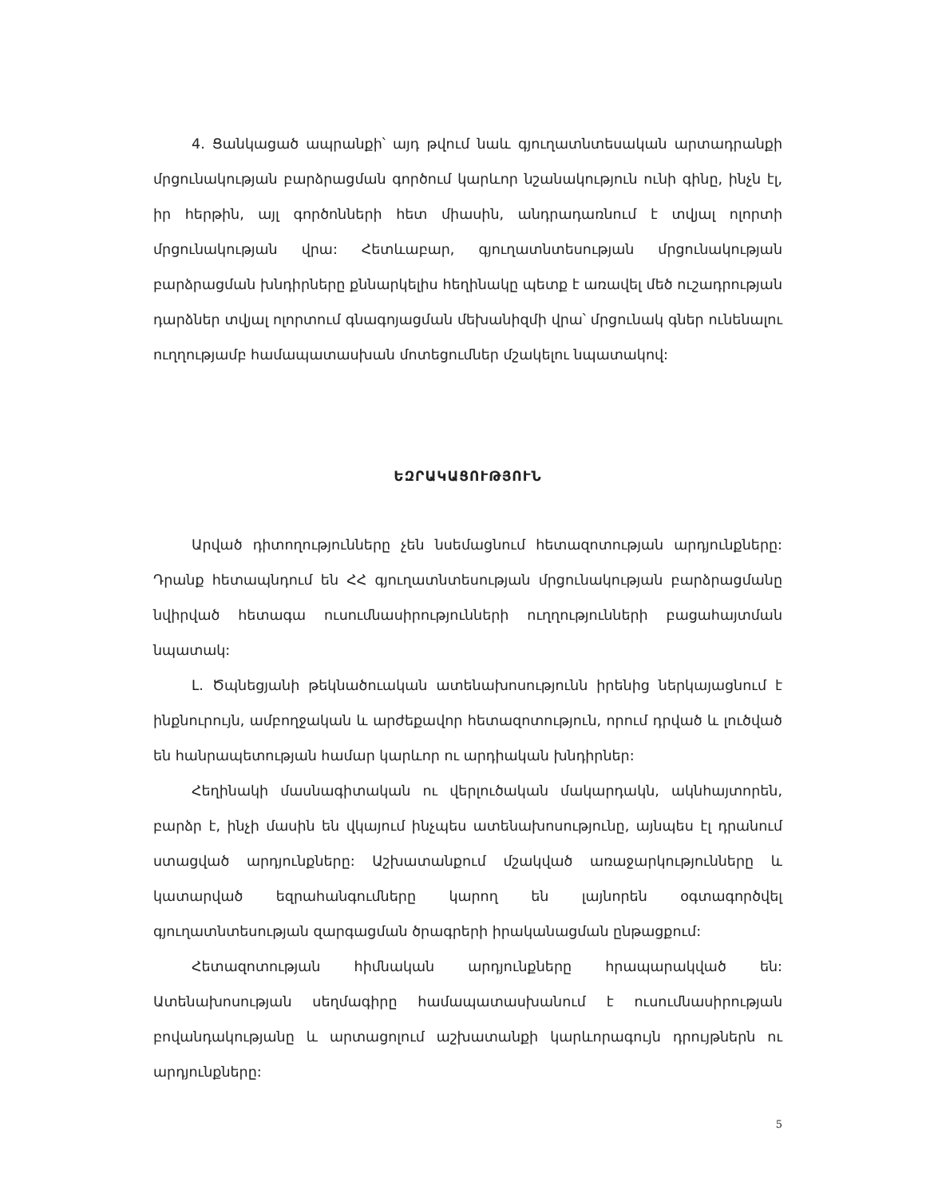4. Ցանկացած ապրանքի՝ այդ թվում նաև գյուղատնտեսական արտադրանքի մրցունակության բարձրացման գործում կարևոր նշանակություն ունի գինը, ինչն էլ, իր հերթին, այլ գործոնների հետ միասին, անդրադառնում է տվյալ ոլորտի մրցունակության վրա: Հետևաբար, գյուղատնտեսության մրցունակության բարձրացման խնդիրները քննարկելիս հեղինակը պետք է առավել մեծ ուշադրության դարձներ տվյալ ոլորտում գնագոյացման մեխանիզմի վրա՝ մրցունակ գներ ունենալու ուղղությամբ համապատասխան մոտեցումներ մշակելու նպատակով:
ԵԶՐԱԿԱՑՈՒԹՅՈՒՆ
Արված դիտողությունները չեն նսեմացնում հետազոտության արդյունքները: Դրանք հետապնդում են ՀՀ գյուղատնտեսության մրցունակության բարձրացմանը նվիրված հետագա ուսումնասիրությունների ուղղությունների բացահայտման նպատակ:
Լ. Ծպնեցյանի թեկնածուական ատենախոսությունն իրենից ներկայացնում է ինքնուրույն, ամբողջական և արժեքավոր հետազոտություն, որում դրված և լուծված են հանրապետության համար կարևոր ու արդիական խնդիրներ:
Հեղինակի մասնագիտական ու վերլուծական մակարդակն, ակնհայտորեն, բարձր է, ինչի մասին են վկայում ինչպես ատենախոսությունը, այնպես էլ դրանում ստացված արդյունքները: Աշխատանքում մշակված առաջարկությունները և կատարված եզրահանգումները կարող են լայնորեն օգտագործվել գյուղատնտեսության զարգացման ծրագրերի իրականացման ընթացքում:
Հետազոտության հիմնական արդյունքները հրապարակված են: Ատենախոսության սեղմագիրը համապատասխանում է ուսումնասիրության բովանդակությանը և արտացոլում աշխատանքի կարևորագույն դրույթներն ու արդյունքները:
5